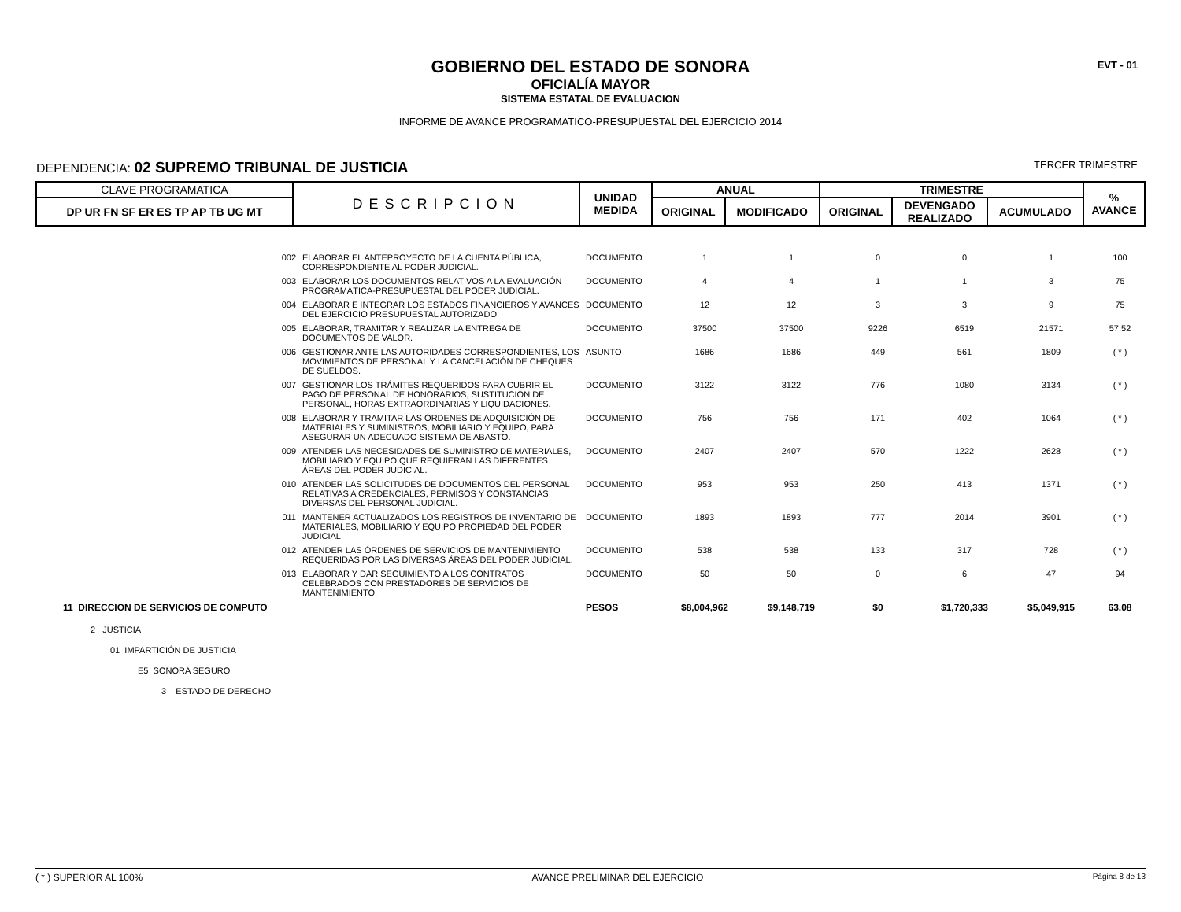EVT - 01
GOBIERNO DEL ESTADO DE SONORA
OFICIALÍA MAYOR
SISTEMA ESTATAL DE EVALUACION
INFORME DE AVANCE PROGRAMATICO-PRESUPUESTAL DEL EJERCICIO 2014
DEPENDENCIA: 02 SUPREMO TRIBUNAL DE JUSTICIA TERCER TRIMESTRE
| CLAVE PROGRAMATICA | DESCRIPCION | UNIDAD MEDIDA | ANUAL | | TRIMESTRE | | | % AVANCE |
| --- | --- | --- | --- | --- | --- | --- | --- | --- |
| DP UR FN SF ER ES TP AP TB UG MT | | | ORIGINAL | MODIFICADO | ORIGINAL | DEVENGADO REALIZADO | ACUMULADO | |
| 002 | ELABORAR EL ANTEPROYECTO DE LA CUENTA PÚBLICA, CORRESPONDIENTE AL PODER JUDICIAL. | DOCUMENTO | 1 | 1 | 0 | 0 | 1 | 100 |
| 003 | ELABORAR LOS DOCUMENTOS RELATIVOS A LA EVALUACIÓN PROGRAMÁTICA-PRESUPUESTAL DEL PODER JUDICIAL. | DOCUMENTO | 4 | 4 | 1 | 1 | 3 | 75 |
| 004 | ELABORAR E INTEGRAR LOS ESTADOS FINANCIEROS Y AVANCES DEL EJERCICIO PRESUPUESTAL AUTORIZADO. | DOCUMENTO | 12 | 12 | 3 | 3 | 9 | 75 |
| 005 | ELABORAR, TRAMITAR Y REALIZAR LA ENTREGA DE DOCUMENTOS DE VALOR. | DOCUMENTO | 37500 | 37500 | 9226 | 6519 | 21571 | 57.52 |
| 006 | GESTIONAR ANTE LAS AUTORIDADES CORRESPONDIENTES, LOS MOVIMIENTOS DE PERSONAL Y LA CANCELACIÓN DE CHEQUES DE SUELDOS. | ASUNTO | 1686 | 1686 | 449 | 561 | 1809 | ( * ) |
| 007 | GESTIONAR LOS TRÁMITES REQUERIDOS PARA CUBRIR EL PAGO DE PERSONAL DE HONORARIOS, SUSTITUCIÓN DE PERSONAL, HORAS EXTRAORDINARIAS Y LIQUIDACIONES. | DOCUMENTO | 3122 | 3122 | 776 | 1080 | 3134 | ( * ) |
| 008 | ELABORAR Y TRAMITAR LAS ÓRDENES DE ADQUISICIÓN DE MATERIALES Y SUMINISTROS, MOBILIARIO Y EQUIPO, PARA ASEGURAR UN ADECUADO SISTEMA DE ABASTO. | DOCUMENTO | 756 | 756 | 171 | 402 | 1064 | ( * ) |
| 009 | ATENDER LAS NECESIDADES DE SUMINISTRO DE MATERIALES, MOBILIARIO Y EQUIPO QUE REQUIERAN LAS DIFERENTES ÁREAS DEL PODER JUDICIAL. | DOCUMENTO | 2407 | 2407 | 570 | 1222 | 2628 | ( * ) |
| 010 | ATENDER LAS SOLICITUDES DE DOCUMENTOS DEL PERSONAL RELATIVAS A CREDENCIALES, PERMISOS Y CONSTANCIAS DIVERSAS DEL PERSONAL JUDICIAL. | DOCUMENTO | 953 | 953 | 250 | 413 | 1371 | ( * ) |
| 011 | MANTENER ACTUALIZADOS LOS REGISTROS DE INVENTARIO DE MATERIALES, MOBILIARIO Y EQUIPO PROPIEDAD DEL PODER JUDICIAL. | DOCUMENTO | 1893 | 1893 | 777 | 2014 | 3901 | ( * ) |
| 012 | ATENDER LAS ÓRDENES DE SERVICIOS DE MANTENIMIENTO REQUERIDAS POR LAS DIVERSAS ÁREAS DEL PODER JUDICIAL. | DOCUMENTO | 538 | 538 | 133 | 317 | 728 | ( * ) |
| 013 | ELABORAR Y DAR SEGUIMIENTO A LOS CONTRATOS CELEBRADOS CON PRESTADORES DE SERVICIOS DE MANTENIMIENTO. | DOCUMENTO | 50 | 50 | 0 | 6 | 47 | 94 |
| 11 DIRECCION DE SERVICIOS DE COMPUTO | | PESOS | $8,004,962 | $9,148,719 | $0 | $1,720,333 | $5,049,915 | 63.08 |
| 2 JUSTICIA | | | | | | | | |
| 01 IMPARTICIÓN DE JUSTICIA | | | | | | | | |
| E5 SONORA SEGURO | | | | | | | | |
| 3 ESTADO DE DERECHO | | | | | | | | |
( * ) SUPERIOR AL 100% AVANCE PRELIMINAR DEL EJERCICIO Página 8 de 13